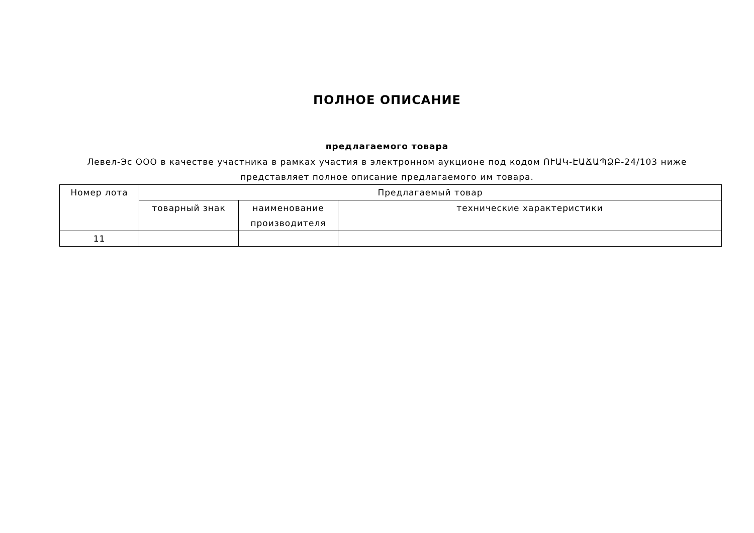ПОЛНОЕ ОПИСАНИЕ
предлагаемого товара
Левел-Эс ООО в качестве участника в рамках участия в электронном аукционе под кодом ՈՒԱԿ-ԷԱՃԱՊՁԲ-24/103 ниже
представляет полное описание предлагаемого им товара.
| Номер лота | Предлагаемый товар | | |
| --- | --- | --- | --- |
| | товарный знак | наименование производителя | технические характеристики |
| 11 | | | |